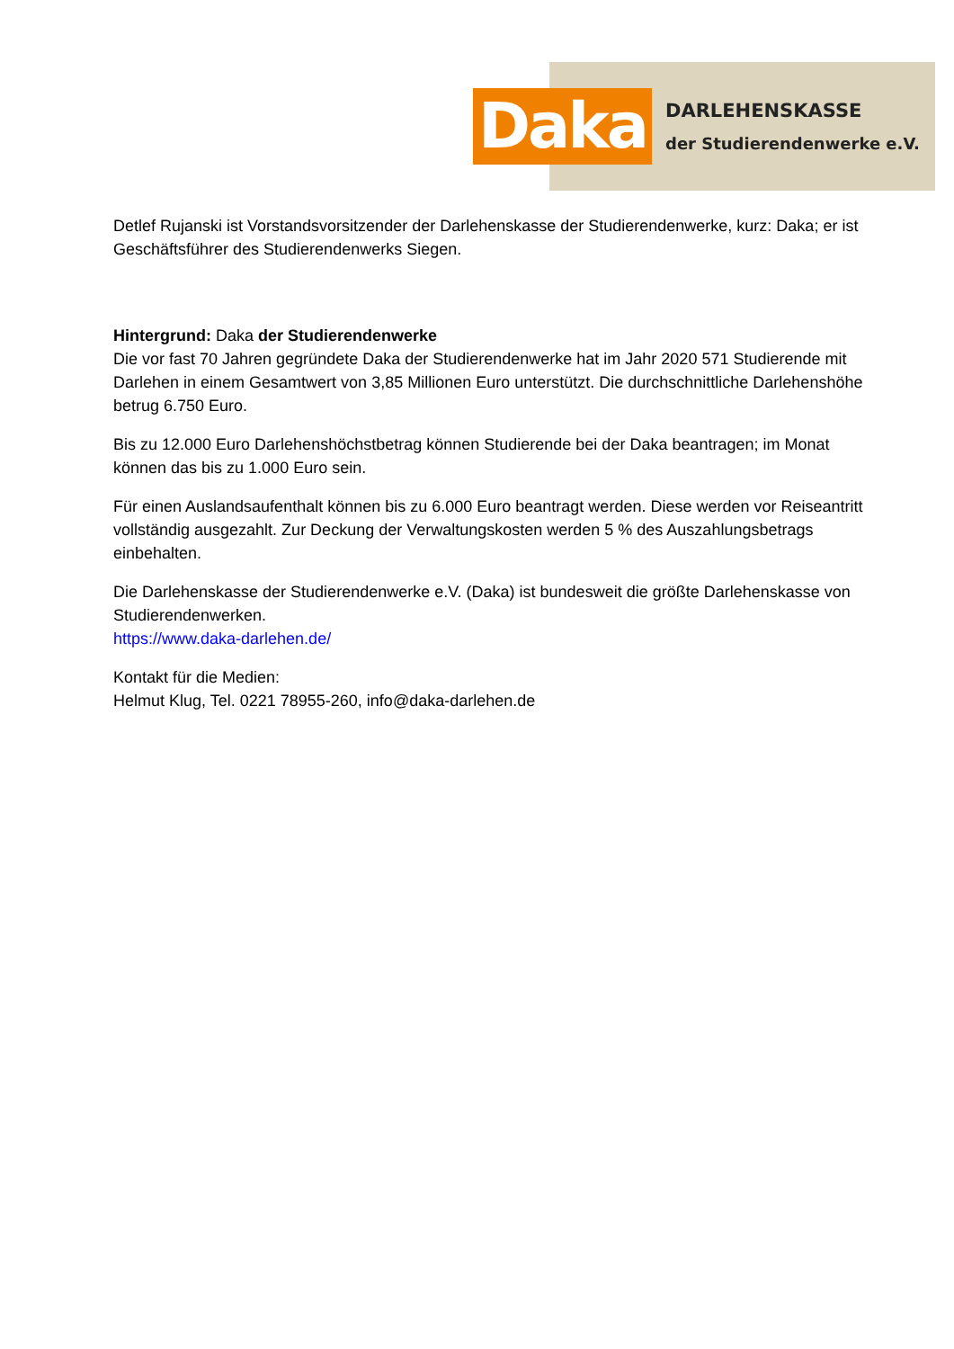Daka
DARLEHENSKASSE
der Studierendenwerke e.V.
Detlef Rujanski ist Vorstandsvorsitzender der Darlehenskasse der Studierendenwerke, kurz: Daka; er ist Geschäftsführer des Studierendenwerks Siegen.
Hintergrund: Daka der Studierendenwerke
Die vor fast 70 Jahren gegründete Daka der Studierendenwerke hat im Jahr 2020 571 Studierende mit Darlehen in einem Gesamtwert von 3,85 Millionen Euro unterstützt. Die durchschnittliche Darlehenshöhe betrug 6.750 Euro.
Bis zu 12.000 Euro Darlehenshöchstbetrag können Studierende bei der Daka beantragen; im Monat können das bis zu 1.000 Euro sein.
Für einen Auslandsaufenthalt können bis zu 6.000 Euro beantragt werden. Diese werden vor Reiseantritt vollständig ausgezahlt. Zur Deckung der Verwaltungskosten werden 5 % des Auszahlungsbetrags einbehalten.
Die Darlehenskasse der Studierendenwerke e.V. (Daka) ist bundesweit die größte Darlehenskasse von Studierendenwerken.
https://www.daka-darlehen.de/
Kontakt für die Medien:
Helmut Klug, Tel. 0221 78955-260, info@daka-darlehen.de